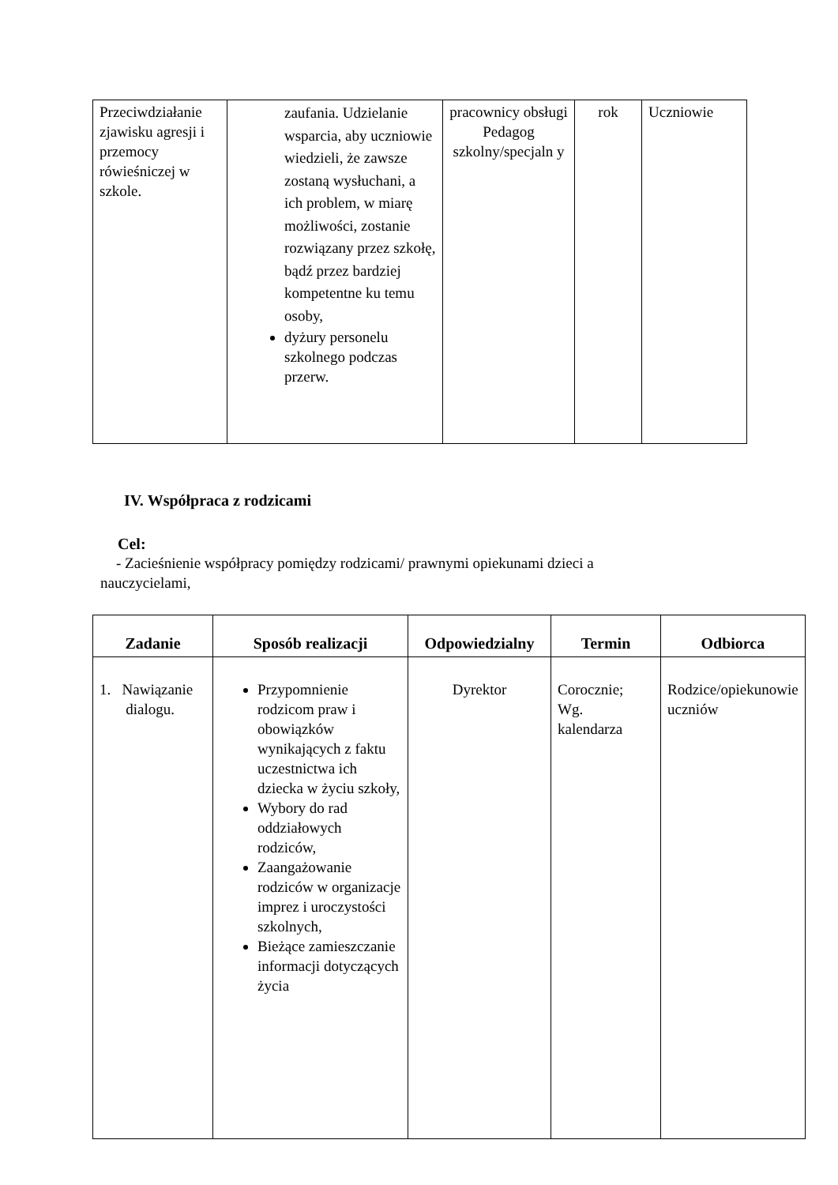| Przeciwdziałanie zjawisku agresji i przemocy rówieśniczej w szkole. | zaufania. Udzielanie wsparcia, aby uczniowie wiedzieli, że zawsze zostaną wysłuchani, a ich problem, w miarę możliwości, zostanie rozwiązany przez szkołę, bądź przez bardziej kompetentne ku temu osoby, dyżury personelu szkolnego podczas przerw. | pracownicy obsługi Pedagog szkolny/specjaln y | rok | Uczniowie |
IV. Współpraca z rodzicami
Cel:
- Zacieśnienie współpracy pomiędzy rodzicami/ prawnymi opiekunami dzieci a
nauczycielami,
| Zadanie | Sposób realizacji | Odpowiedzialny | Termin | Odbiorca |
| --- | --- | --- | --- | --- |
| 1. Nawiązanie dialogu. | Przypomnienie rodzicom praw i obowiązków wynikających z faktu uczestnictwa ich dziecka w życiu szkoły, Wybory do rad oddziałowych rodziców, Zaangażowanie rodziców w organizacje imprez i uroczystości szkolnych, Bieżące zamieszczanie informacji dotyczących życia | Dyrektor | Corocznie; Wg. kalendarza | Rodzice/opiekunowie uczniów |